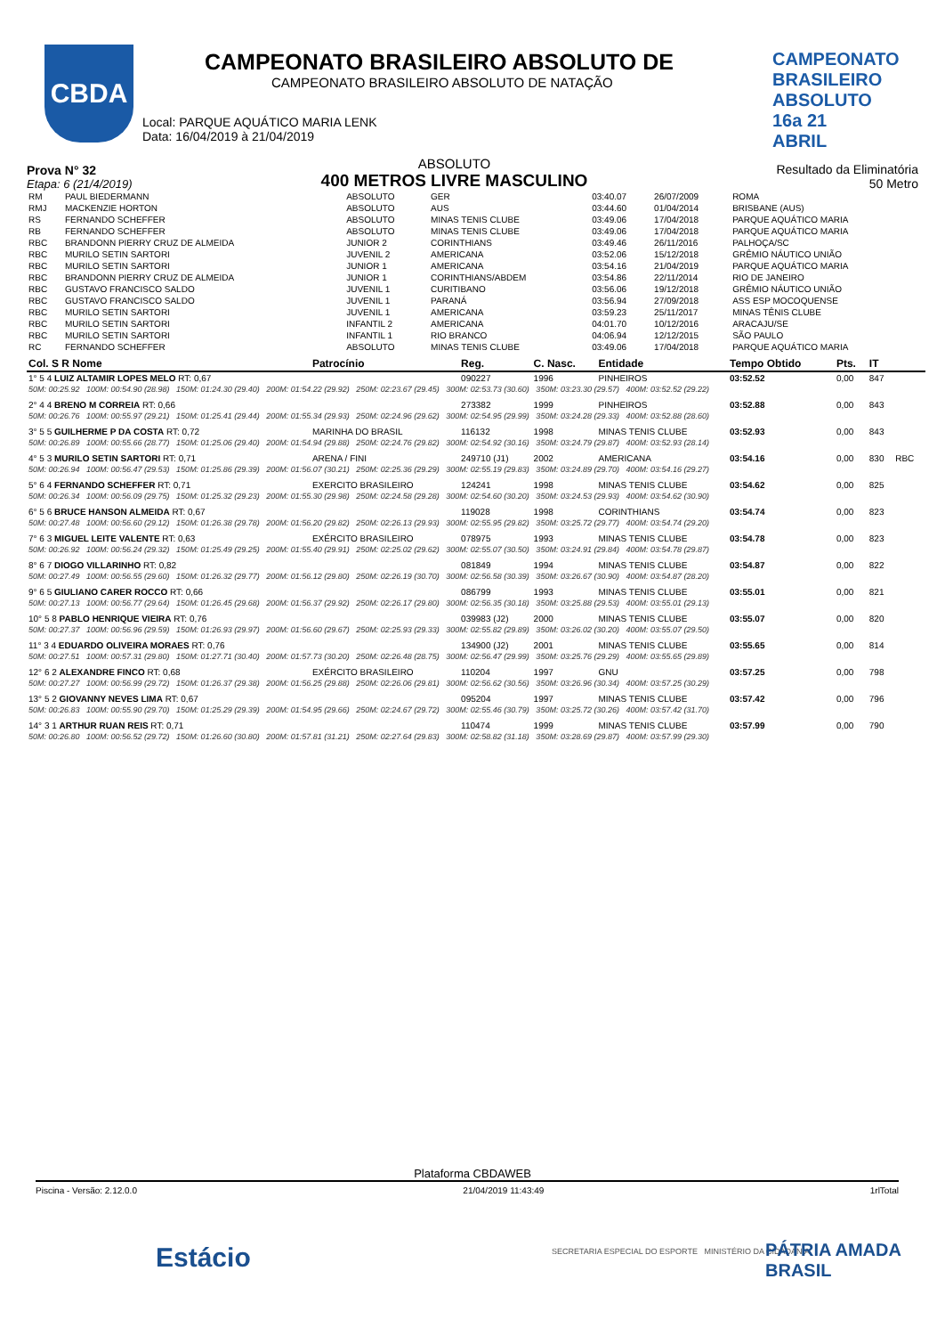CBDA
CAMPEONATO BRASILEIRO ABSOLUTO 16a 21 ABRIL
CAMPEONATO BRASILEIRO ABSOLUTO DE
CAMPEONATO BRASILEIRO ABSOLUTO DE NATAÇÃO
Local: PARQUE AQUÁTICO MARIA LENK
Data: 16/04/2019 à 21/04/2019
Prova N° 32
Etapa: 6 (21/4/2019)
ABSOLUTO
400 METROS LIVRE MASCULINO
Resultado da Eliminatória
50 Metro
| RM | PAUL BIEDERMANN | ABSOLUTO | GER | 03:40.07 | 26/07/2009 | ROMA |
| RMJ | MACKENZIE HORTON | ABSOLUTO | AUS | 03:44.60 | 01/04/2014 | BRISBANE (AUS) |
| RS | FERNANDO SCHEFFER | ABSOLUTO | MINAS TENIS CLUBE | 03:49.06 | 17/04/2018 | PARQUE AQUÁTICO MARIA |
| RB | FERNANDO SCHEFFER | ABSOLUTO | MINAS TENIS CLUBE | 03:49.06 | 17/04/2018 | PARQUE AQUÁTICO MARIA |
| RBC | BRANDONN PIERRY CRUZ DE ALMEIDA | JUNIOR 2 | CORINTHIANS | 03:49.46 | 26/11/2016 | PALHOÇA/SC |
| RBC | MURILO SETIN SARTORI | JUVENIL 2 | AMERICANA | 03:52.06 | 15/12/2018 | GRÊMIO NÁUTICO UNIÃO |
| RBC | MURILO SETIN SARTORI | JUNIOR 1 | AMERICANA | 03:54.16 | 21/04/2019 | PARQUE AQUÁTICO MARIA |
| RBC | BRANDONN PIERRY CRUZ DE ALMEIDA | JUNIOR 1 | CORINTHIANS/ABDEM | 03:54.86 | 22/11/2014 | RIO DE JANEIRO |
| RBC | GUSTAVO FRANCISCO SALDO | JUVENIL 1 | CURITIBANO | 03:56.06 | 19/12/2018 | GRÊMIO NÁUTICO UNIÃO |
| RBC | GUSTAVO FRANCISCO SALDO | JUVENIL 1 | PARANÁ | 03:56.94 | 27/09/2018 | ASS ESP MOCOQUENSE |
| RBC | MURILO SETIN SARTORI | JUVENIL 1 | AMERICANA | 03:59.23 | 25/11/2017 | MINAS TÊNIS CLUBE |
| RBC | MURILO SETIN SARTORI | INFANTIL 2 | AMERICANA | 04:01.70 | 10/12/2016 | ARACAJU/SE |
| RBC | MURILO SETIN SARTORI | INFANTIL 1 | RIO BRANCO | 04:06.94 | 12/12/2015 | SÃO PAULO |
| RC | FERNANDO SCHEFFER | ABSOLUTO | MINAS TENIS CLUBE | 03:49.06 | 17/04/2018 | PARQUE AQUÁTICO MARIA |
| Col. S R Nome | Patrocínio | Reg. | C. Nasc. | Entidade | Tempo Obtido | Pts. | IT | |
| --- | --- | --- | --- | --- | --- | --- | --- | --- |
| 1° 5 4 LUIZ ALTAMIR LOPES MELO RT: 0,67 | | 090227 | 1996 | PINHEIROS | 03:52.52 | 0,00 | 847 | |
| 50M: 00:25.92 100M: 00:54.90 (28.98) 150M: 01:24.30 (29.40) 200M: 01:54.22 (29.92) 250M: 02:23.67 (29.45) 300M: 02:53.73 (30.60) 350M: 03:23.30 (29.57) 400M: 03:52.52 (29.22) | | | | | | | | |
| 2° 4 4 BRENO M CORREIA RT: 0,66 | | 273382 | 1999 | PINHEIROS | 03:52.88 | 0,00 | 843 | |
| 50M: 00:26.76 100M: 00:55.97 (29.21) 150M: 01:25.41 (29.44) 200M: 01:55.34 (29.93) 250M: 02:24.96 (29.62) 300M: 02:54.95 (29.99) 350M: 03:24.28 (29.33) 400M: 03:52.88 (28.60) | | | | | | | | |
| 3° 5 5 GUILHERME P DA COSTA RT: 0,72 | MARINHA DO BRASIL | 116132 | 1998 | MINAS TENIS CLUBE | 03:52.93 | 0,00 | 843 | |
| 50M: 00:26.89 100M: 00:55.66 (28.77) 150M: 01:25.06 (29.40) 200M: 01:54.94 (29.88) 250M: 02:24.76 (29.82) 300M: 02:54.92 (30.16) 350M: 03:24.79 (29.87) 400M: 03:52.93 (28.14) | | | | | | | | |
| 4° 5 3 MURILO SETIN SARTORI RT: 0,71 | ARENA / FINI | 249710 (J1) | 2002 | AMERICANA | 03:54.16 | 0,00 | 830 | RBC |
| 50M: 00:26.94 100M: 00:56.47 (29.53) 150M: 01:25.86 (29.39) 200M: 01:56.07 (30.21) 250M: 02:25.36 (29.29) 300M: 02:55.19 (29.83) 350M: 03:24.89 (29.70) 400M: 03:54.16 (29.27) | | | | | | | | |
| 5° 6 4 FERNANDO SCHEFFER RT: 0,71 | EXERCITO BRASILEIRO | 124241 | 1998 | MINAS TENIS CLUBE | 03:54.62 | 0,00 | 825 | |
| 50M: 00:26.34 100M: 00:56.09 (29.75) 150M: 01:25.32 (29.23) 200M: 01:55.30 (29.98) 250M: 02:24.58 (29.28) 300M: 02:54.60 (30.20) 350M: 03:24.53 (29.93) 400M: 03:54.62 (30.90) | | | | | | | | |
| 6° 5 6 BRUCE HANSON ALMEIDA RT: 0,67 | | 119028 | 1998 | CORINTHIANS | 03:54.74 | 0,00 | 823 | |
| 50M: 00:27.48 100M: 00:56.60 (29.12) 150M: 01:26.38 (29.78) 200M: 01:56.20 (29.82) 250M: 02:26.13 (29.93) 300M: 02:55.95 (29.82) 350M: 03:25.72 (29.77) 400M: 03:54.74 (29.20) | | | | | | | | |
| 7° 6 3 MIGUEL LEITE VALENTE RT: 0,63 | EXÉRCITO BRASILEIRO | 078975 | 1993 | MINAS TENIS CLUBE | 03:54.78 | 0,00 | 823 | |
| 50M: 00:26.92 100M: 00:56.24 (29.32) 150M: 01:25.49 (29.25) 200M: 01:55.40 (29.91) 250M: 02:25.02 (29.62) 300M: 02:55.07 (30.50) 350M: 03:24.91 (29.84) 400M: 03:54.78 (29.87) | | | | | | | | |
| 8° 6 7 DIOGO VILLARINHO RT: 0,82 | | 081849 | 1994 | MINAS TENIS CLUBE | 03:54.87 | 0,00 | 822 | |
| 50M: 00:27.49 100M: 00:56.55 (29.60) 150M: 01:26.32 (29.77) 200M: 01:56.12 (29.80) 250M: 02:26.19 (30.70) 300M: 02:56.58 (30.39) 350M: 03:26.67 (30.90) 400M: 03:54.87 (28.20) | | | | | | | | |
| 9° 6 5 GIULIANO CARER ROCCO RT: 0,66 | | 086799 | 1993 | MINAS TENIS CLUBE | 03:55.01 | 0,00 | 821 | |
| 50M: 00:27.13 100M: 00:56.77 (29.64) 150M: 01:26.45 (29.68) 200M: 01:56.37 (29.92) 250M: 02:26.17 (29.80) 300M: 02:56.35 (30.18) 350M: 03:25.88 (29.53) 400M: 03:55.01 (29.13) | | | | | | | | |
| 10° 5 8 PABLO HENRIQUE VIEIRA RT: 0,76 | | 039983 (J2) | 2000 | MINAS TENIS CLUBE | 03:55.07 | 0,00 | 820 | |
| 50M: 00:27.37 100M: 00:56.96 (29.59) 150M: 01:26.93 (29.97) 200M: 01:56.60 (29.67) 250M: 02:25.93 (29.33) 300M: 02:55.82 (29.89) 350M: 03:26.02 (30.20) 400M: 03:55.07 (29.50) | | | | | | | | |
| 11° 3 4 EDUARDO OLIVEIRA MORAES RT: 0,76 | | 134900 (J2) | 2001 | MINAS TENIS CLUBE | 03:55.65 | 0,00 | 814 | |
| 50M: 00:27.51 100M: 00:57.31 (29.80) 150M: 01:27.71 (30.40) 200M: 01:57.73 (30.20) 250M: 02:26.48 (28.75) 300M: 02:56.47 (29.99) 350M: 03:25.76 (29.29) 400M: 03:55.65 (29.89) | | | | | | | | |
| 12° 6 2 ALEXANDRE FINCO RT: 0,68 | EXÉRCITO BRASILEIRO | 110204 | 1997 | GNU | 03:57.25 | 0,00 | 798 | |
| 50M: 00:27.27 100M: 00:56.99 (29.72) 150M: 01:26.37 (29.38) 200M: 01:56.25 (29.88) 250M: 02:26.06 (29.81) 300M: 02:56.62 (30.56) 350M: 03:26.96 (30.34) 400M: 03:57.25 (30.29) | | | | | | | | |
| 13° 5 2 GIOVANNY NEVES LIMA RT: 0,67 | | 095204 | 1997 | MINAS TENIS CLUBE | 03:57.42 | 0,00 | 796 | |
| 50M: 00:26.83 100M: 00:55.90 (29.70) 150M: 01:25.29 (29.39) 200M: 01:54.95 (29.66) 250M: 02:24.67 (29.72) 300M: 02:55.46 (30.79) 350M: 03:25.72 (30.26) 400M: 03:57.42 (31.70) | | | | | | | | |
| 14° 3 1 ARTHUR RUAN REIS RT: 0,71 | | 110474 | 1999 | MINAS TENIS CLUBE | 03:57.99 | 0,00 | 790 | |
| 50M: 00:26.80 100M: 00:56.52 (29.72) 150M: 01:26.60 (30.80) 200M: 01:57.81 (31.21) 250M: 02:27.64 (29.83) 300M: 02:58.82 (31.18) 350M: 03:28.69 (29.87) 400M: 03:57.99 (29.30) | | | | | | | | |
Plataforma CBDAWEB
Piscina - Versão: 2.12.0.0 21/04/2019 11:43:49 1rlTotal
Estácio
SECRETARIA ESPECIAL DO ESPORTE MINISTÉRIO DA CIDADANIA
PÁTRIA AMADA BRASIL